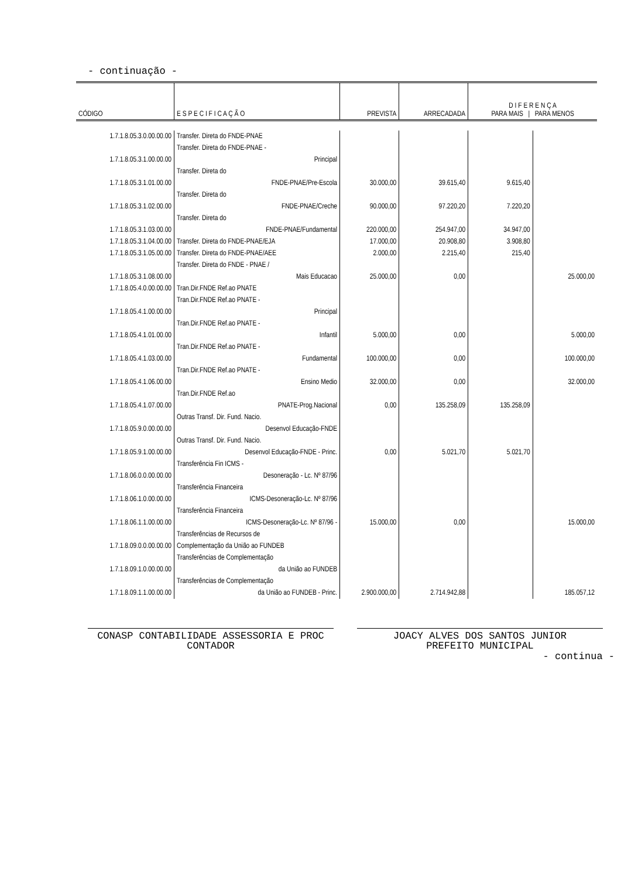- continuação -
| CÓDIGO | E S P E C I F I C A Ç Ã O | PREVISTA | ARRECADADA | D I F E R E N Ç A PARA MAIS / PARA MENOS | |
| --- | --- | --- | --- | --- | --- |
| 1.7.1.8.05.3.0.00.00.00 | Transfer. Direta do FNDE-PNAE | | | | |
| 1.7.1.8.05.3.1.00.00.00 | Transfer. Direta do FNDE-PNAE - Principal | | | | |
| 1.7.1.8.05.3.1.01.00.00 | Transfer. Direta do FNDE-PNAE/Pre-Escola | 30.000,00 | 39.615,40 | 9.615,40 | |
| 1.7.1.8.05.3.1.02.00.00 | Transfer. Direta do FNDE-PNAE/Creche | 90.000,00 | 97.220,20 | 7.220,20 | |
| 1.7.1.8.05.3.1.03.00.00 | Transfer. Direta do FNDE-PNAE/Fundamental | 220.000,00 | 254.947,00 | 34.947,00 | |
| 1.7.1.8.05.3.1.04.00.00 | Transfer. Direta do FNDE-PNAE/EJA | 17.000,00 | 20.908,80 | 3.908,80 | |
| 1.7.1.8.05.3.1.05.00.00 | Transfer. Direta do FNDE-PNAE/AEE | 2.000,00 | 2.215,40 | 215,40 | |
| 1.7.1.8.05.3.1.08.00.00 | Transfer. Direta do FNDE - PNAE / Mais Educacao | 25.000,00 | 0,00 | | 25.000,00 |
| 1.7.1.8.05.4.0.00.00.00 | Tran.Dir.FNDE Ref.ao PNATE | | | | |
| 1.7.1.8.05.4.1.00.00.00 | Tran.Dir.FNDE Ref.ao PNATE - Principal | | | | |
| 1.7.1.8.05.4.1.01.00.00 | Tran.Dir.FNDE Ref.ao PNATE - Infantil | 5.000,00 | 0,00 | | 5.000,00 |
| 1.7.1.8.05.4.1.03.00.00 | Tran.Dir.FNDE Ref.ao PNATE - Fundamental | 100.000,00 | 0,00 | | 100.000,00 |
| 1.7.1.8.05.4.1.06.00.00 | Tran.Dir.FNDE Ref.ao PNATE - Ensino Medio | 32.000,00 | 0,00 | | 32.000,00 |
| 1.7.1.8.05.4.1.07.00.00 | Tran.Dir.FNDE Ref.ao PNATE-Prog.Nacional | 0,00 | 135.258,09 | 135.258,09 | |
| 1.7.1.8.05.9.0.00.00.00 | Outras Transf. Dir. Fund. Nacio. Desenvol Educação-FNDE | | | | |
| 1.7.1.8.05.9.1.00.00.00 | Outras Transf. Dir. Fund. Nacio. Desenvol Educação-FNDE - Princ. | 0,00 | 5.021,70 | 5.021,70 | |
| 1.7.1.8.06.0.0.00.00.00 | Transferência Fin ICMS - Desoneração - Lc. Nº 87/96 | | | | |
| 1.7.1.8.06.1.0.00.00.00 | Transferência Financeira ICMS-Desoneração-Lc. Nº 87/96 | | | | |
| 1.7.1.8.06.1.1.00.00.00 | Transferência Financeira ICMS-Desoneração-Lc. Nº 87/96 - | 15.000,00 | 0,00 | | 15.000,00 |
| 1.7.1.8.09.0.0.00.00.00 | Transferências de Recursos de Complementação da União ao FUNDEB | | | | |
| 1.7.1.8.09.1.0.00.00.00 | Transferências de Complementação da União ao FUNDEB | | | | |
| 1.7.1.8.09.1.1.00.00.00 | Transferências de Complementação da União ao FUNDEB - Princ. | 2.900.000,00 | 2.714.942,88 | | 185.057,12 |
CONASP CONTABILIDADE ASSESSORIA E PROC
CONTADOR
JOACY ALVES DOS SANTOS JUNIOR
PREFEITO MUNICIPAL
- continua -